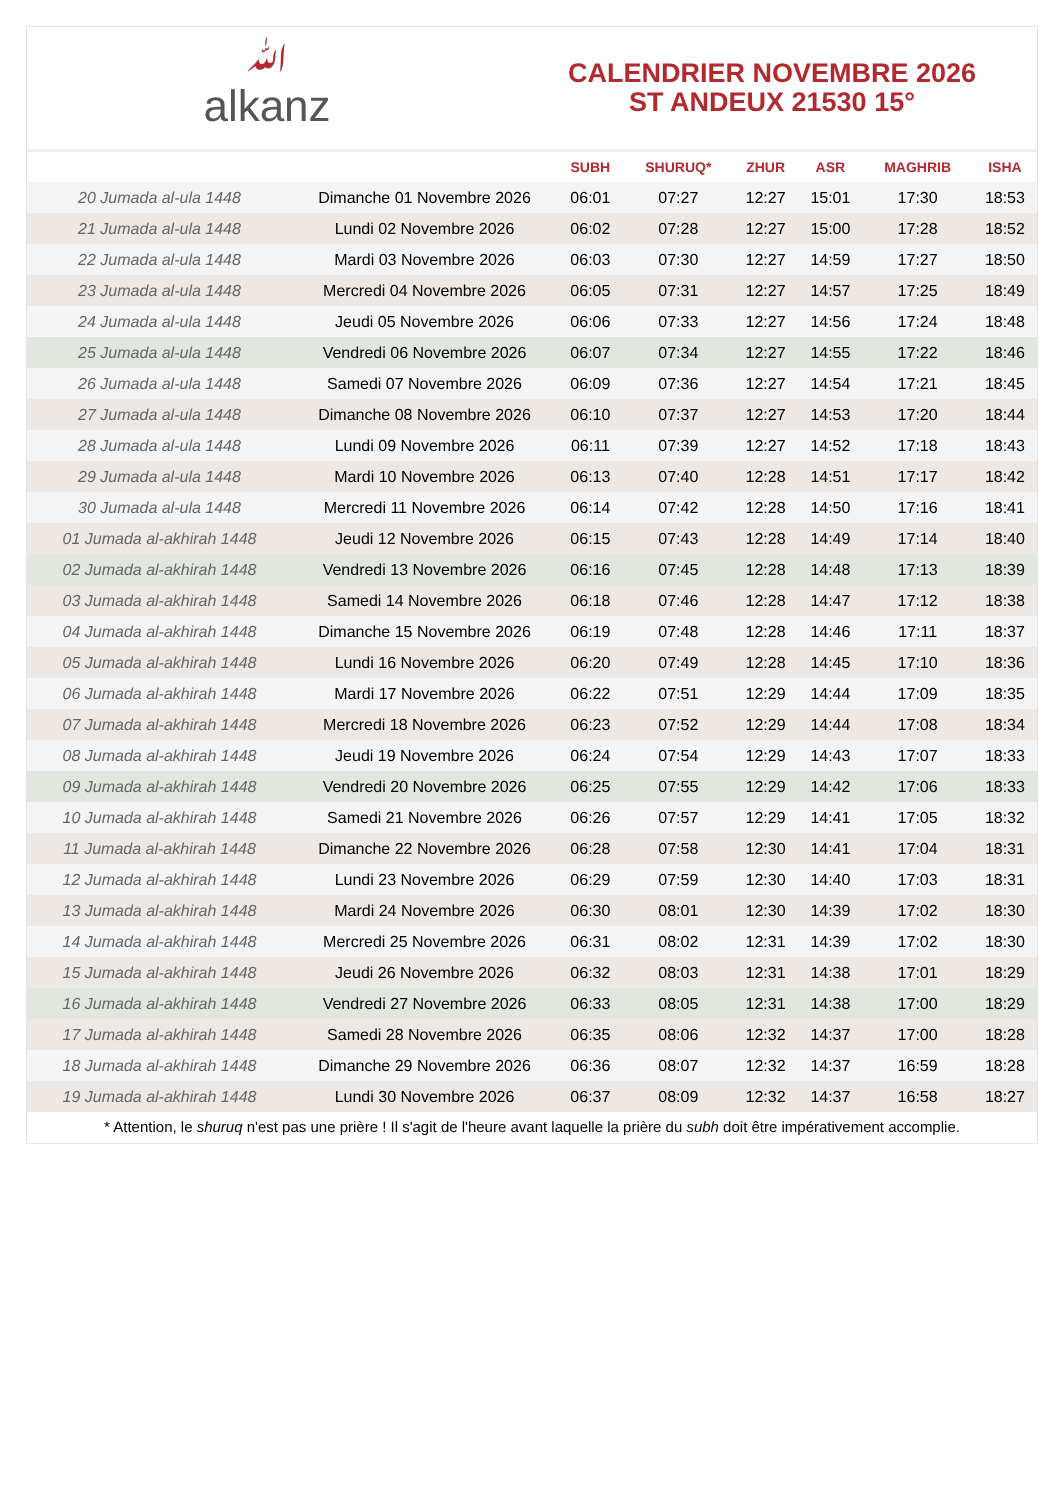ﷲalkanz
CALENDRIER NOVEMBRE 2026
ST ANDEUX 21530 15°
| | | SUBH | SHURUQ* | ZHUR | ASR | MAGHRIB | ISHA |
| --- | --- | --- | --- | --- | --- | --- | --- |
| 20 Jumada al-ula 1448 | Dimanche 01 Novembre 2026 | 06:01 | 07:27 | 12:27 | 15:01 | 17:30 | 18:53 |
| 21 Jumada al-ula 1448 | Lundi 02 Novembre 2026 | 06:02 | 07:28 | 12:27 | 15:00 | 17:28 | 18:52 |
| 22 Jumada al-ula 1448 | Mardi 03 Novembre 2026 | 06:03 | 07:30 | 12:27 | 14:59 | 17:27 | 18:50 |
| 23 Jumada al-ula 1448 | Mercredi 04 Novembre 2026 | 06:05 | 07:31 | 12:27 | 14:57 | 17:25 | 18:49 |
| 24 Jumada al-ula 1448 | Jeudi 05 Novembre 2026 | 06:06 | 07:33 | 12:27 | 14:56 | 17:24 | 18:48 |
| 25 Jumada al-ula 1448 | Vendredi 06 Novembre 2026 | 06:07 | 07:34 | 12:27 | 14:55 | 17:22 | 18:46 |
| 26 Jumada al-ula 1448 | Samedi 07 Novembre 2026 | 06:09 | 07:36 | 12:27 | 14:54 | 17:21 | 18:45 |
| 27 Jumada al-ula 1448 | Dimanche 08 Novembre 2026 | 06:10 | 07:37 | 12:27 | 14:53 | 17:20 | 18:44 |
| 28 Jumada al-ula 1448 | Lundi 09 Novembre 2026 | 06:11 | 07:39 | 12:27 | 14:52 | 17:18 | 18:43 |
| 29 Jumada al-ula 1448 | Mardi 10 Novembre 2026 | 06:13 | 07:40 | 12:28 | 14:51 | 17:17 | 18:42 |
| 30 Jumada al-ula 1448 | Mercredi 11 Novembre 2026 | 06:14 | 07:42 | 12:28 | 14:50 | 17:16 | 18:41 |
| 01 Jumada al-akhirah 1448 | Jeudi 12 Novembre 2026 | 06:15 | 07:43 | 12:28 | 14:49 | 17:14 | 18:40 |
| 02 Jumada al-akhirah 1448 | Vendredi 13 Novembre 2026 | 06:16 | 07:45 | 12:28 | 14:48 | 17:13 | 18:39 |
| 03 Jumada al-akhirah 1448 | Samedi 14 Novembre 2026 | 06:18 | 07:46 | 12:28 | 14:47 | 17:12 | 18:38 |
| 04 Jumada al-akhirah 1448 | Dimanche 15 Novembre 2026 | 06:19 | 07:48 | 12:28 | 14:46 | 17:11 | 18:37 |
| 05 Jumada al-akhirah 1448 | Lundi 16 Novembre 2026 | 06:20 | 07:49 | 12:28 | 14:45 | 17:10 | 18:36 |
| 06 Jumada al-akhirah 1448 | Mardi 17 Novembre 2026 | 06:22 | 07:51 | 12:29 | 14:44 | 17:09 | 18:35 |
| 07 Jumada al-akhirah 1448 | Mercredi 18 Novembre 2026 | 06:23 | 07:52 | 12:29 | 14:44 | 17:08 | 18:34 |
| 08 Jumada al-akhirah 1448 | Jeudi 19 Novembre 2026 | 06:24 | 07:54 | 12:29 | 14:43 | 17:07 | 18:33 |
| 09 Jumada al-akhirah 1448 | Vendredi 20 Novembre 2026 | 06:25 | 07:55 | 12:29 | 14:42 | 17:06 | 18:33 |
| 10 Jumada al-akhirah 1448 | Samedi 21 Novembre 2026 | 06:26 | 07:57 | 12:29 | 14:41 | 17:05 | 18:32 |
| 11 Jumada al-akhirah 1448 | Dimanche 22 Novembre 2026 | 06:28 | 07:58 | 12:30 | 14:41 | 17:04 | 18:31 |
| 12 Jumada al-akhirah 1448 | Lundi 23 Novembre 2026 | 06:29 | 07:59 | 12:30 | 14:40 | 17:03 | 18:31 |
| 13 Jumada al-akhirah 1448 | Mardi 24 Novembre 2026 | 06:30 | 08:01 | 12:30 | 14:39 | 17:02 | 18:30 |
| 14 Jumada al-akhirah 1448 | Mercredi 25 Novembre 2026 | 06:31 | 08:02 | 12:31 | 14:39 | 17:02 | 18:30 |
| 15 Jumada al-akhirah 1448 | Jeudi 26 Novembre 2026 | 06:32 | 08:03 | 12:31 | 14:38 | 17:01 | 18:29 |
| 16 Jumada al-akhirah 1448 | Vendredi 27 Novembre 2026 | 06:33 | 08:05 | 12:31 | 14:38 | 17:00 | 18:29 |
| 17 Jumada al-akhirah 1448 | Samedi 28 Novembre 2026 | 06:35 | 08:06 | 12:32 | 14:37 | 17:00 | 18:28 |
| 18 Jumada al-akhirah 1448 | Dimanche 29 Novembre 2026 | 06:36 | 08:07 | 12:32 | 14:37 | 16:59 | 18:28 |
| 19 Jumada al-akhirah 1448 | Lundi 30 Novembre 2026 | 06:37 | 08:09 | 12:32 | 14:37 | 16:58 | 18:27 |
* Attention, le shuruq n'est pas une prière ! Il s'agit de l'heure avant laquelle la prière du subh doit être impérativement accomplie.